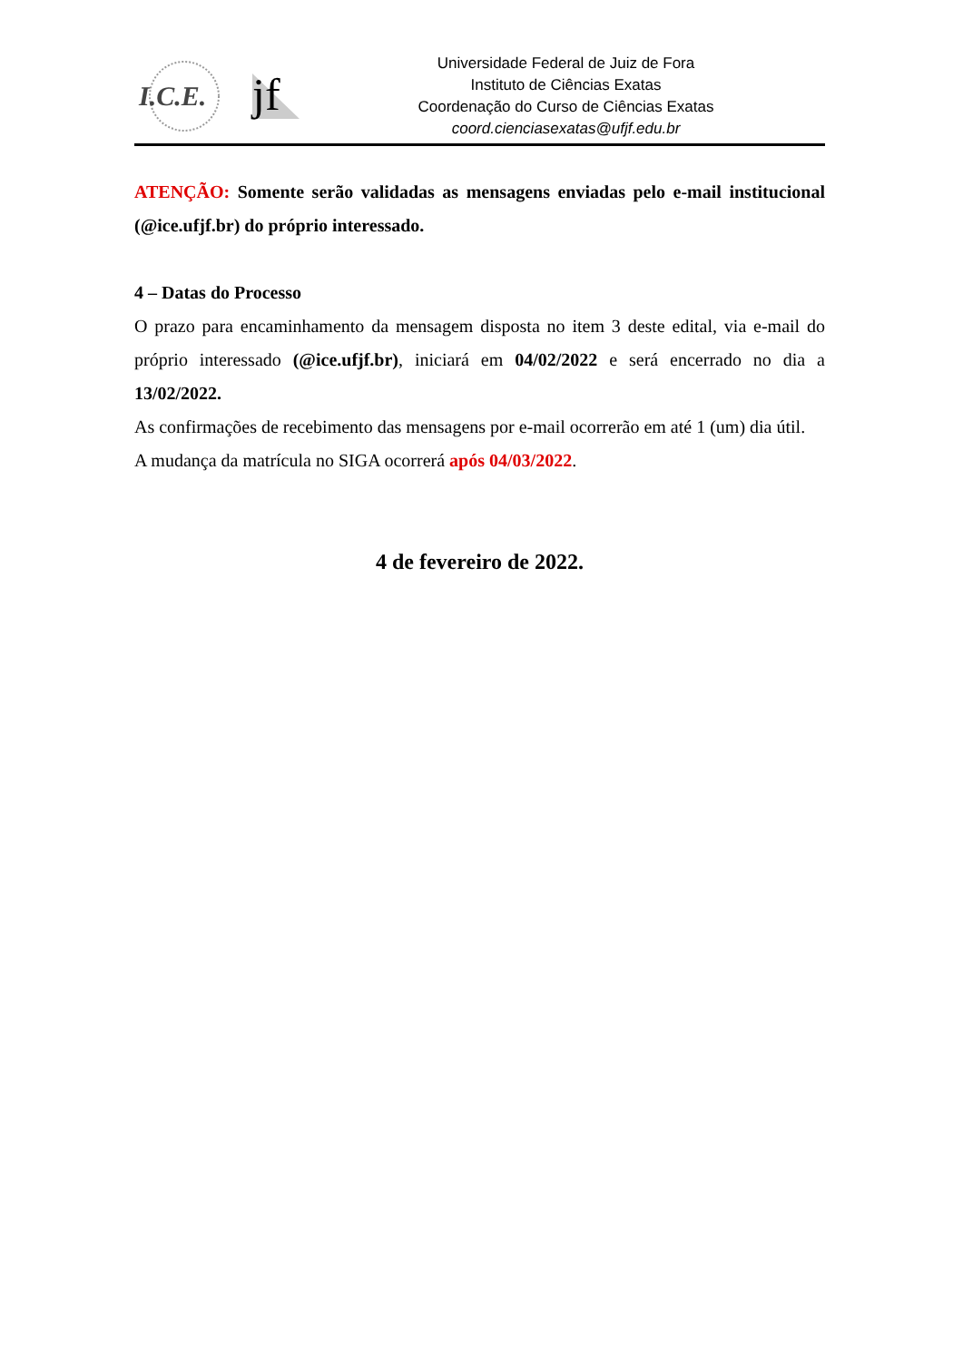I.C.E.
jf
Universidade Federal de Juiz de Fora
Instituto de Ciências Exatas
Coordenação do Curso de Ciências Exatas
coord.cienciasexatas@ufjf.edu.br
ATENÇÃO: Somente serão validadas as mensagens enviadas pelo e-mail institucional (@ice.ufjf.br) do próprio interessado.
4 – Datas do Processo
O prazo para encaminhamento da mensagem disposta no item 3 deste edital, via e-mail do próprio interessado (@ice.ufjf.br), iniciará em 04/02/2022 e será encerrado no dia a 13/02/2022.
As confirmações de recebimento das mensagens por e-mail ocorrerão em até 1 (um) dia útil.
A mudança da matrícula no SIGA ocorrerá após 04/03/2022.
4 de fevereiro de 2022.